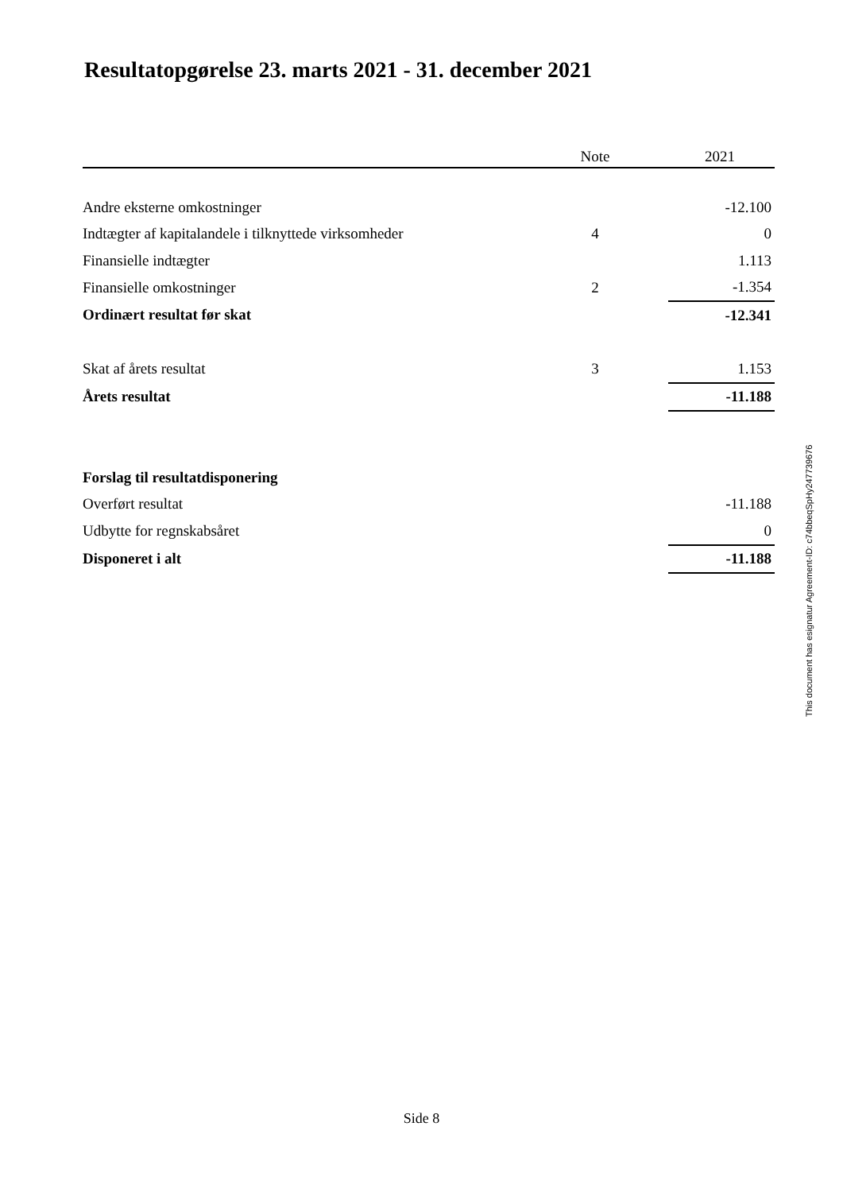Resultatopgørelse 23. marts 2021 - 31. december 2021
| | Note | | 2021 |
| --- | --- | --- | --- |
| Andre eksterne omkostninger | | | -12.100 |
| Indtægter af kapitalandele i tilknyttede virksomheder | 4 | | 0 |
| Finansielle indtægter | | | 1.113 |
| Finansielle omkostninger | 2 | | -1.354 |
| Ordinært resultat før skat | | | -12.341 |
| Skat af årets resultat | 3 | | 1.153 |
| Årets resultat | | | -11.188 |
| Forslag til resultatdisponering | | | |
| Overført resultat | | | -11.188 |
| Udbytte for regnskabsåret | | | 0 |
| Disponeret i alt | | | -11.188 |
This document has esignatur Agreement-ID: c74bbeqSpHy247739676
Side 8